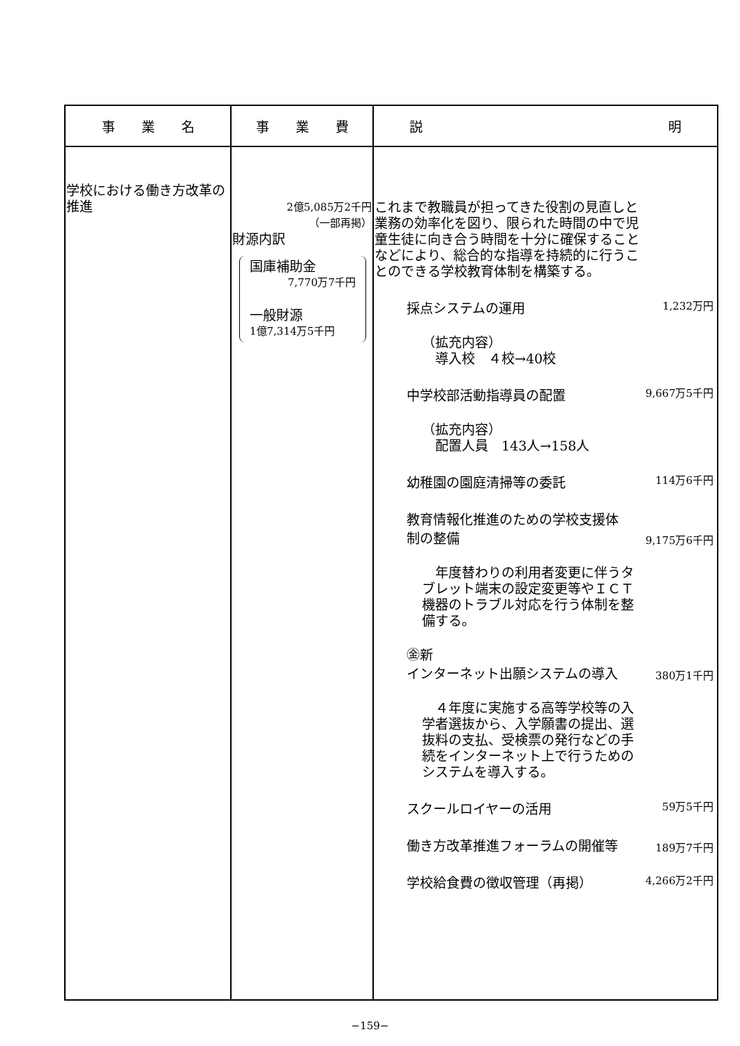| 事 業 名 | 事 業 費 | 説 明 |
| --- | --- | --- |
| 学校における働き方改革の推進 | 2億5,085万2千円 （一部再掲） 財源内訳 国庫補助金 7,770万7千円 一般財源 1億7,314万5千円 | これまで教職員が担ってきた役割の見直しと業務の効率化を図り、限られた時間の中で児童生徒に向き合う時間を十分に確保することなどにより、総合的な指導を持続的に行うことのできる学校教育体制を構築する。 採点システムの運用 1,232万円 （拡充内容） 導入校 ４校→40校 中学校部活動指導員の配置 9,667万5千円 （拡充内容） 配置人員 143人→158人 幼稚園の園庭清掃等の委託 114万6千円 教育情報化推進のための学校支援体制の整備 9,175万6千円 年度替わりの利用者変更に伴うタブレット端末の設定変更等やＩＣＴ機器のトラブル対応を行う体制を整備する。 ㊎新 インターネット出願システムの導入 380万1千円 ４年度に実施する高等学校等の入学者選抜から、入学願書の提出、選抜料の支払、受検票の発行などの手続をインターネット上で行うためのシステムを導入する。 スクールロイヤーの活用 59万5千円 働き方改革推進フォーラムの開催等 189万7千円 学校給食費の徴収管理（再掲） 4,266万2千円 |
−159−